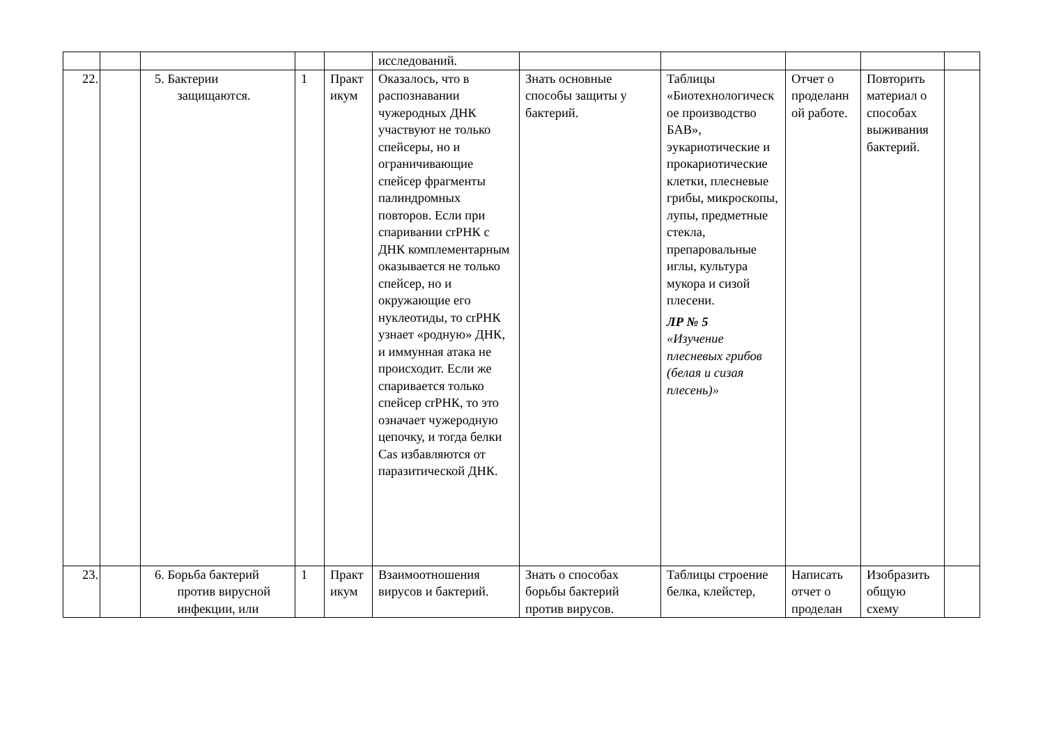| | | | | | исследований. | | | | | |
| 22. | | 5. Бактерии защищаются. | 1 | Практикум | Оказалось, что в распознавании чужеродных ДНК участвуют не только спейсеры, но и ограничивающие спейсер фрагменты палиндромных повторов. Если при спаривании crРНК с ДНК комплементарным оказывается не только спейсер, но и окружающие его нуклеотиды, то crРНК узнает «родную» ДНК, и иммунная атака не происходит. Если же спаривается только спейсер crРНК, то это означает чужеродную цепочку, и тогда белки Cas избавляются от паразитической ДНК. | Знать основные способы защиты у бактерий. | Таблицы «Биотехнологическое производство БАВ», эукариотические и прокариотические клетки, плесневые грибы, микроскопы, лупы, предметные стекла, препаровальные иглы, культура мукора и сизой плесени. ЛР № 5 «Изучение плесневых грибов (белая и сизая плесень)» | Отчет о проделанной работе. | Повторить материал о способах выживания бактерий. | |
| 23. | | 6. Борьба бактерий против вирусной инфекции, или | 1 | Практикум | Взаимоотношения вирусов и бактерий. | Знать о способах борьбы бактерий против вирусов. | Таблицы строение белка, клейстер, | Написать отчет о проделан | Изобразить общую схему | |